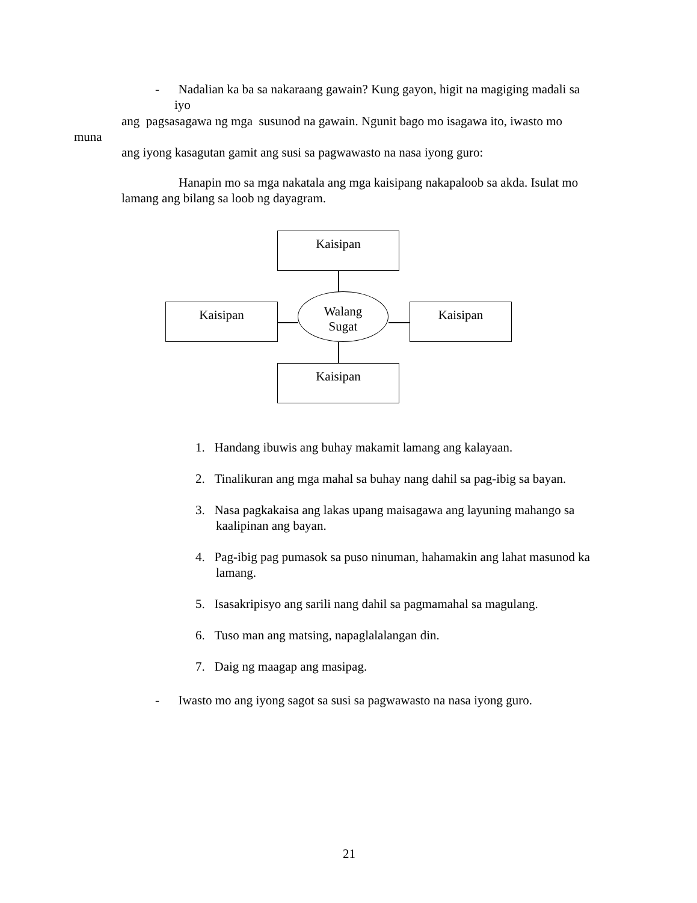- Nadalian ka ba sa nakaraang gawain? Kung gayon, higit na magiging madali sa
iyo
ang pagsasagawa ng mga susunod na gawain. Ngunit bago mo isagawa ito, iwasto mo
muna
ang iyong kasagutan gamit ang susi sa pagwawasto na nasa iyong guro:
Hanapin mo sa mga nakatala ang mga kaisipang nakapaloob sa akda. Isulat mo
lamang ang bilang sa loob ng dayagram.
Kaisipan
Kaisipan Kaisipan
Kaisipan
Walang
Sugat
1. Handang ibuwis ang buhay makamit lamang ang kalayaan.
2. Tinalikuran ang mga mahal sa buhay nang dahil sa pag-ibig sa bayan.
3. Nasa pagkakaisa ang lakas upang maisagawa ang layuning mahango sa kaalipinan ang bayan.
4. Pag-ibig pag pumasok sa puso ninuman, hahamakin ang lahat masunod ka lamang.
5. Isasakripisyo ang sarili nang dahil sa pagmamahal sa magulang.
6. Tuso man ang matsing, napaglalalangan din.
7. Daig ng maagap ang masipag.
- Iwasto mo ang iyong sagot sa susi sa pagwawasto na nasa iyong guro.
21